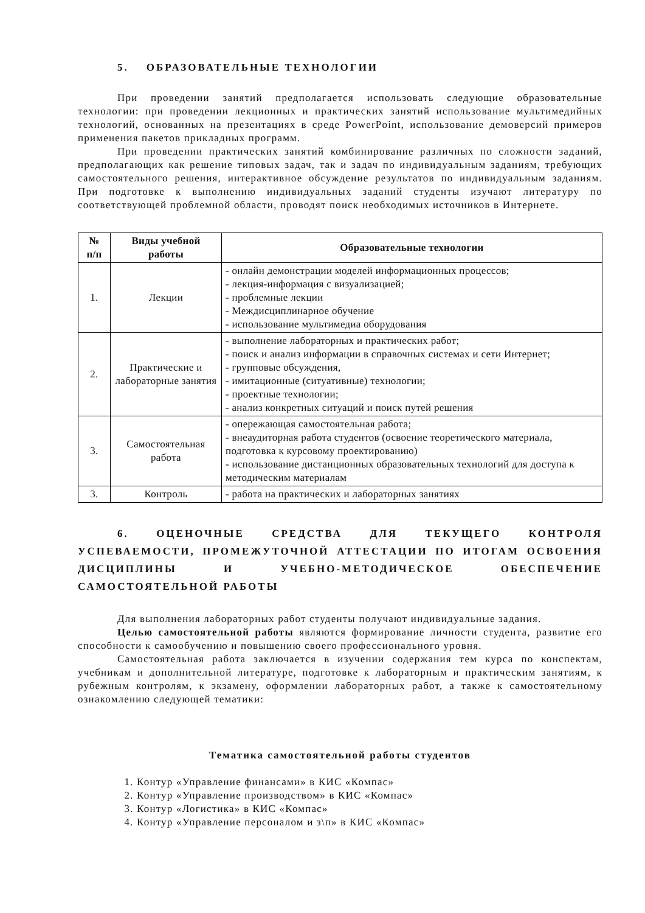5. ОБРАЗОВАТЕЛЬНЫЕ ТЕХНОЛОГИИ
При проведении занятий предполагается использовать следующие образовательные технологии: при проведении лекционных и практических занятий использование мультимедийных технологий, основанных на презентациях в среде PowerPoint, использование демоверсий примеров применения пакетов прикладных программ.
При проведении практических занятий комбинирование различных по сложности заданий, предполагающих как решение типовых задач, так и задач по индивидуальным заданиям, требующих самостоятельного решения, интерактивное обсуждение результатов по индивидуальным заданиям. При подготовке к выполнению индивидуальных заданий студенты изучают литературу по соответствующей проблемной области, проводят поиск необходимых источников в Интернете.
| № п/п | Виды учебной работы | Образовательные технологии |
| --- | --- | --- |
| 1. | Лекции | - онлайн демонстрации моделей информационных процессов; - лекция-информация с визуализацией; - проблемные лекции - Междисциплинарное обучение - использование мультимедиа оборудования |
| 2. | Практические и лабораторные занятия | - выполнение лабораторных и практических работ; - поиск и анализ информации в справочных системах и сети Интернет; - групповые обсуждения, - имитационные (ситуативные) технологии; - проектные технологии; - анализ конкретных ситуаций и поиск путей решения |
| 3. | Самостоятельная работа | - опережающая самостоятельная работа; - внеаудиторная работа студентов (освоение теоретического материала, подготовка к курсовому проектированию) - использование дистанционных образовательных технологий для доступа к методическим материалам |
| 3. | Контроль | - работа на практических и лабораторных занятиях |
6. ОЦЕНОЧНЫЕ СРЕДСТВА ДЛЯ ТЕКУЩЕГО КОНТРОЛЯ УСПЕВАЕМОСТИ, ПРОМЕЖУТОЧНОЙ АТТЕСТАЦИИ ПО ИТОГАМ ОСВОЕНИЯ ДИСЦИПЛИНЫ И УЧЕБНО-МЕТОДИЧЕСКОЕ ОБЕСПЕЧЕНИЕ САМОСТОЯТЕЛЬНОЙ РАБОТЫ
Для выполнения лабораторных работ студенты получают индивидуальные задания.
Целью самостоятельной работы являются формирование личности студента, развитие его способности к самообучению и повышению своего профессионального уровня.
Самостоятельная работа заключается в изучении содержания тем курса по конспектам, учебникам и дополнительной литературе, подготовке к лабораторным и практическим занятиям, к рубежным контролям, к экзамену, оформлении лабораторных работ, а также к самостоятельному ознакомлению следующей тематики:
Тематика самостоятельной работы студентов
1. Контур «Управление финансами» в КИС «Компас»
2. Контур «Управление производством» в КИС «Компас»
3. Контур «Логистика» в КИС «Компас»
4. Контур «Управление персоналом и з\п» в КИС «Компас»